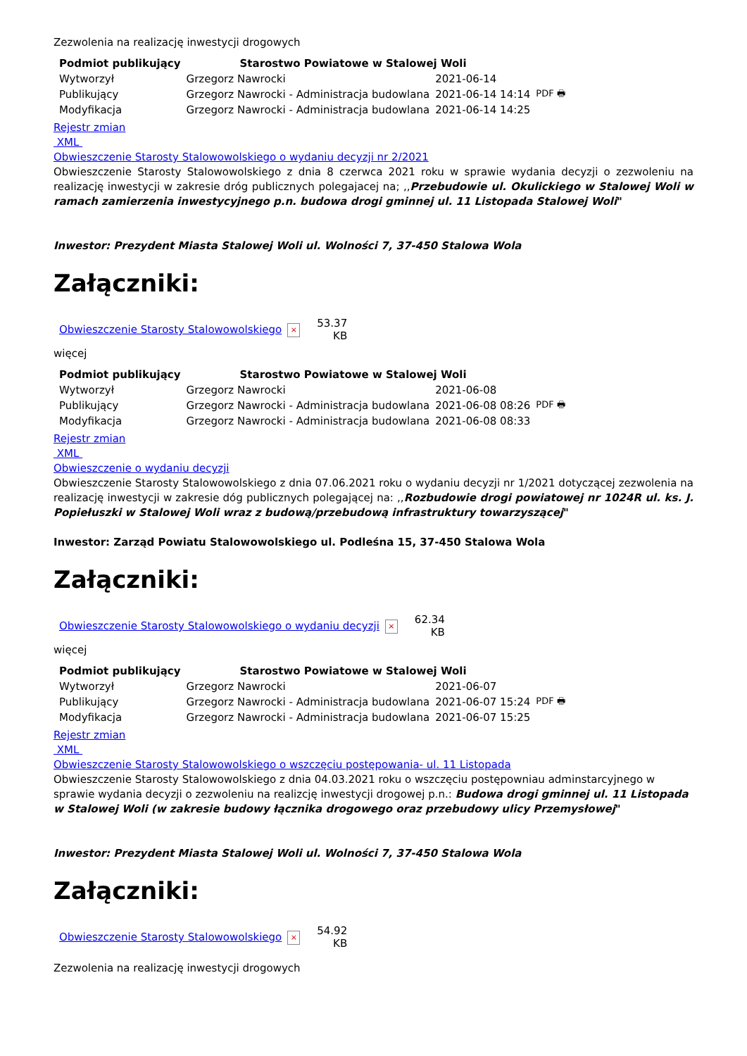Zezwolenia na realizację inwestycji drogowych
| Podmiot publikujący | Starostwo Powiatowe w Stalowej Woli | | |
| Wytworzył | Grzegorz Nawrocki | 2021-06-14 | PDF 🖶 |
| Publikujący | Grzegorz Nawrocki - Administracja budowlana | 2021-06-14 14:14 | |
| Modyfikacja | Grzegorz Nawrocki - Administracja budowlana | 2021-06-14 14:25 | |
Rejestr zmian
XML
Obwieszczenie Starosty Stalowowolskiego o wydaniu decyzji nr 2/2021
Obwieszczenie Starosty Stalowowolskiego z dnia 8 czerwca 2021 roku w sprawie wydania decyzji o zezwoleniu na realizację inwestycji w zakresie dróg publicznych polegajacej na; ,,Przebudowie ul. Okulickiego w Stalowej Woli w ramach zamierzenia inwestycyjnego p.n. budowa drogi gminnej ul. 11 Listopada Stalowej Woli"
Inwestor: Prezydent Miasta Stalowej Woli ul. Wolności 7, 37-450 Stalowa Wola
Załączniki:
| Obwieszczenie Starosty Stalowowolskiego | × | 53.37 KB |
więcej
| Podmiot publikujący | Starostwo Powiatowe w Stalowej Woli | | |
| Wytworzył | Grzegorz Nawrocki | 2021-06-08 | PDF 🖶 |
| Publikujący | Grzegorz Nawrocki - Administracja budowlana | 2021-06-08 08:26 | |
| Modyfikacja | Grzegorz Nawrocki - Administracja budowlana | 2021-06-08 08:33 | |
Rejestr zmian
XML
Obwieszczenie o wydaniu decyzji
Obwieszczenie Starosty Stalowowolskiego z dnia 07.06.2021 roku o wydaniu decyzji nr 1/2021 dotyczącej zezwolenia na realizację inwestycji w zakresie dóg publicznych polegającej na: ,,Rozbudowie drogi powiatowej nr 1024R ul. ks. J. Popiełuszki w Stalowej Woli wraz z budową/przebudową infrastruktury towarzyszącej"
Inwestor: Zarząd Powiatu Stalowowolskiego ul. Podleśna 15, 37-450 Stalowa Wola
Załączniki:
| Obwieszczenie Starosty Stalowowolskiego o wydaniu decyzji | × | 62.34 KB |
więcej
| Podmiot publikujący | Starostwo Powiatowe w Stalowej Woli | | |
| Wytworzył | Grzegorz Nawrocki | 2021-06-07 | PDF 🖶 |
| Publikujący | Grzegorz Nawrocki - Administracja budowlana | 2021-06-07 15:24 | |
| Modyfikacja | Grzegorz Nawrocki - Administracja budowlana | 2021-06-07 15:25 | |
Rejestr zmian
XML
Obwieszczenie Starosty Stalowowolskiego o wszczęciu postępowania- ul. 11 Listopada
Obwieszczenie Starosty Stalowowolskiego z dnia 04.03.2021 roku o wszczęciu postępowniau adminstarcyjnego w sprawie wydania decyzji o zezwoleniu na realizcję inwestycji drogowej p.n.: Budowa drogi gminnej ul. 11 Listopada w Stalowej Woli (w zakresie budowy łącznika drogowego oraz przebudowy ulicy Przemysłowej"
Inwestor: Prezydent Miasta Stalowej Woli ul. Wolności 7, 37-450 Stalowa Wola
Załączniki:
| Obwieszczenie Starosty Stalowowolskiego | × | 54.92 KB |
Zezwolenia na realizację inwestycji drogowych